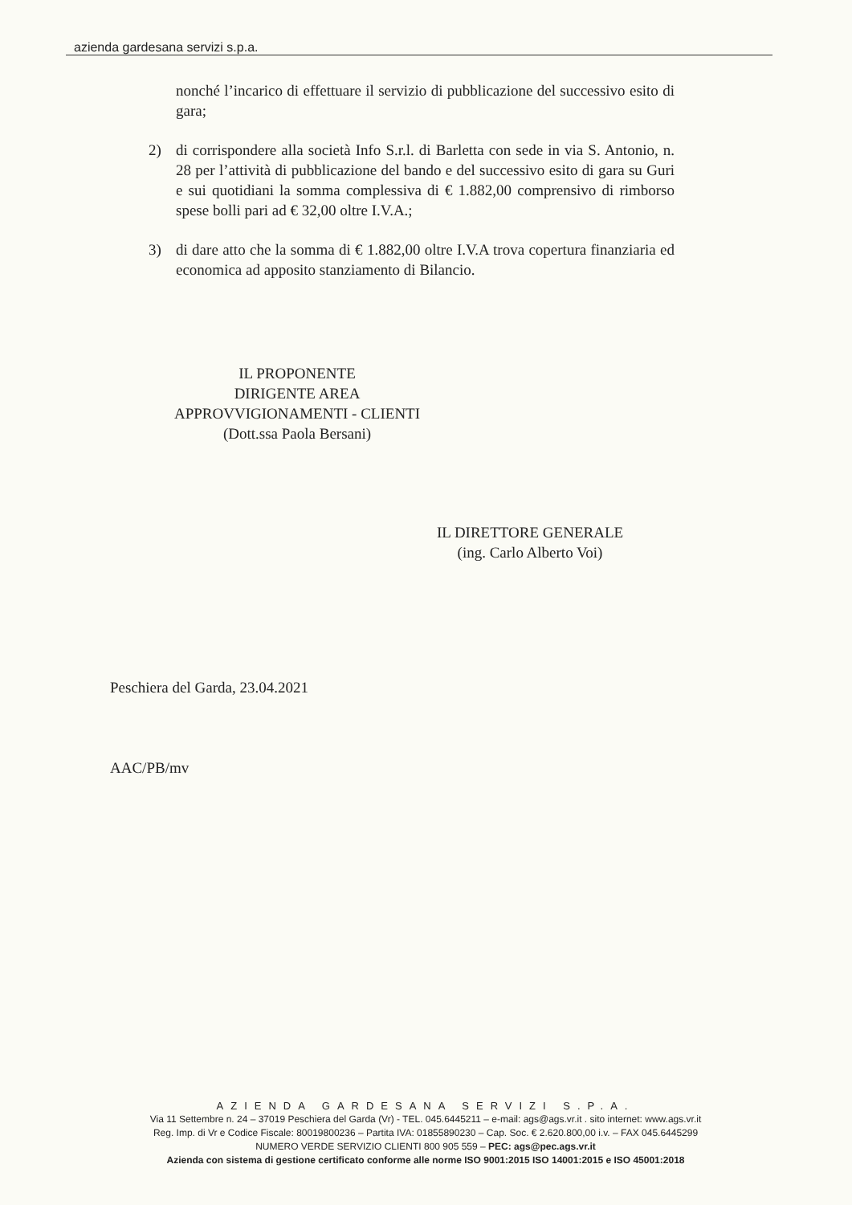azienda gardesana servizi s.p.a.
nonché l’incarico di effettuare il servizio di pubblicazione del successivo esito di gara;
2) di corrispondere alla società Info S.r.l. di Barletta con sede in via S. Antonio, n. 28 per l’attività di pubblicazione del bando e del successivo esito di gara su Guri e sui quotidiani la somma complessiva di € 1.882,00 comprensivo di rimborso spese bolli pari ad € 32,00 oltre I.V.A.;
3) di dare atto che la somma di € 1.882,00 oltre I.V.A trova copertura finanziaria ed economica ad apposito stanziamento di Bilancio.
IL PROPONENTE
DIRIGENTE AREA
APPROVVIGIONAMENTI - CLIENTI
(Dott.ssa Paola Bersani)
IL DIRETTORE GENERALE
(ing. Carlo Alberto Voi)
Peschiera del Garda, 23.04.2021
AAC/PB/mv
AZIENDA GARDESANA SERVIZI S.P.A.
Via 11 Settembre n. 24 – 37019 Peschiera del Garda (Vr) - TEL. 045.6445211 – e-mail: ags@ags.vr.it . sito internet: www.ags.vr.it
Reg. Imp. di Vr e Codice Fiscale: 80019800236 – Partita IVA: 01855890230 – Cap. Soc. € 2.620.800,00 i.v. – FAX 045.6445299
NUMERO VERDE SERVIZIO CLIENTI 800 905 559 – PEC: ags@pec.ags.vr.it
Azienda con sistema di gestione certificato conforme alle norme ISO 9001:2015 ISO 14001:2015 e ISO 45001:2018